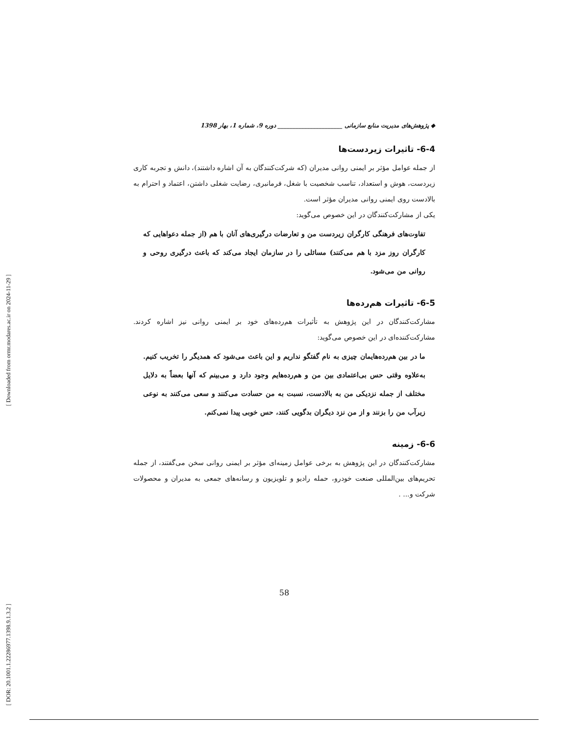[ Downloaded from ormr.modares.ac.ir on 2024-11-29 ]
[ DOR: 20.1001.1.22286977.1398.9.1.3.2 ]
◆ پژوهش‌های مدیریت منابع سازمانی ______________________ دوره 9، شماره 1، بهار 1398
6-4- تاثیرات زیردست‌ها
از جمله عوامل مؤثر بر ایمنی روانی مدیران (که شرکت‌کنندگان به آن اشاره داشتند)، دانش و تجربه کاری زیردست، هوش و استعداد، تناسب شخصیت با شغل، فرمانبری، رضایت شغلی داشتن، اعتماد و احترام به بالادست روی ایمنی روانی مدیران مؤثر است.
یکی از مشارکت‌کنندگان در این خصوص می‌گوید:
تفاوت‌های فرهنگی کارگران زیردست من و تعارضات درگیری‌های آنان با هم (از جمله دعواهایی که کارگران روز مزد با هم می‌کنند) مسائلی را در سازمان ایجاد می‌کند که باعث درگیری روحی و روانی من می‌شود.
6-5- تاثیرات هم‌رده‌ها
مشارکت‌کنندگان در این پژوهش به تأثیرات هم‌رده‌های خود بر ایمنی روانی نیز اشاره کردند. مشارکت‌کننده‌ای در این خصوص می‌گوید:
ما در بین هم‌رده‌هایمان چیزی به نام گفتگو نداریم و این باعث می‌شود که همدیگر را تخریب کنیم. به‌علاوه وقتی حس بی‌اعتمادی بین من و هم‌رده‌هایم وجود دارد و می‌بینم که آنها بعضاً به دلایل مختلف از جمله نزدیکی من به بالادست، نسبت به من حسادت می‌کنند و سعی می‌کنند به نوعی زیرآب من را بزنند و از من نزد دیگران بدگویی کنند، حس خوبی پیدا نمی‌کنم.
6-6- زمینه
مشارکت‌کنندگان در این پژوهش به برخی عوامل زمینه‌ای مؤثر بر ایمنی روانی سخن می‌گفتند، از جمله تحریم‌های بین‌المللی صنعت خودرو، حمله رادیو و تلویزیون و رسانه‌های جمعی به مدیران و محصولات شرکت و... .
58